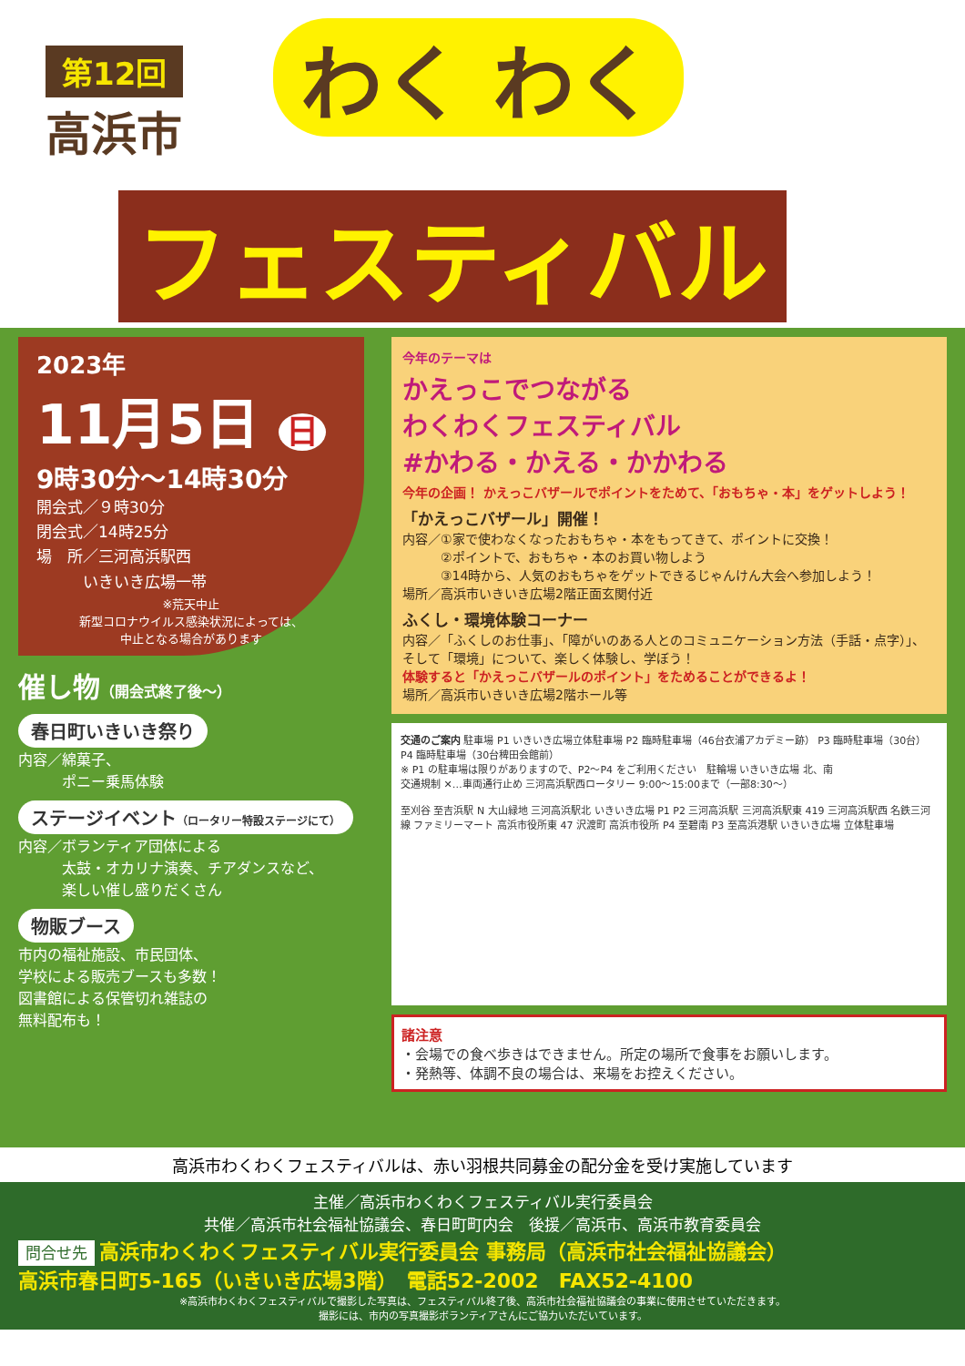第12回
高浜市
わく わく
フェスティバル
2023年
11月5日 日
9時30分～14時30分
開会式／９時30分
閉会式／14時25分
場　所／三河高浜駅西
　　　いきいき広場一帯
※荒天中止
新型コロナウイルス感染状況によっては、
中止となる場合があります
催し物（開会式終了後～）
春日町いきいき祭り
内容／綿菓子、
　　　ポニー乗馬体験
ステージイベント（ロータリー特設ステージにて）
内容／ボランティア団体による
　　　太鼓・オカリナ演奏、チアダンスなど、
　　　楽しい催し盛りだくさん
物販ブース
市内の福祉施設、市民団体、
学校による販売ブースも多数！
図書館による保管切れ雑誌の
無料配布も！
今年のテーマは
かえっこでつながる
わくわくフェスティバル
#かわる・かえる・かかわる
今年の企画！ かえっこバザールでポイントをためて、「おもちゃ・本」をゲットしよう！
「かえっこバザール」開催！
内容／①家で使わなくなったおもちゃ・本をもってきて、ポイントに交換！
　　　②ポイントで、おもちゃ・本のお買い物しよう
　　　③14時から、人気のおもちゃをゲットできるじゃんけん大会へ参加しよう！
場所／高浜市いきいき広場2階正面玄関付近
ふくし・環境体験コーナー
内容／「ふくしのお仕事」、「障がいのある人とのコミュニケーション方法（手話・点字）」、そして「環境」について、楽しく体験し、学ぼう！
体験すると「かえっこバザールのポイント」をためることができるよ！
場所／高浜市いきいき広場2階ホール等
交通のご案内 駐車場 P1 いきいき広場立体駐車場 P2 臨時駐車場（46台衣浦アカデミー跡） P3 臨時駐車場（30台） P4 臨時駐車場（30台稗田会館前）
※ P1 の駐車場は限りがありますので、P2～P4 をご利用ください　駐輪場 いきいき広場 北、南
交通規制 ✕…車両通行止め 三河高浜駅西ロータリー 9:00～15:00まで（一部8:30～）
至刈谷 至吉浜駅 N 大山緑地 三河高浜駅北 いきいき広場 P1 P2 三河高浜駅 三河高浜駅東 419 三河高浜駅西 名鉄三河線 ファミリーマート 高浜市役所東 47 沢渡町 高浜市役所 P4 至碧南 P3 至高浜港駅 いきいき広場 立体駐車場
諸注意
・会場での食べ歩きはできません。所定の場所で食事をお願いします。
・発熱等、体調不良の場合は、来場をお控えください。
高浜市わくわくフェスティバルは、赤い羽根共同募金の配分金を受け実施しています
主催／高浜市わくわくフェスティバル実行委員会
共催／高浜市社会福祉協議会、春日町町内会　後援／高浜市、高浜市教育委員会
問合せ先 高浜市わくわくフェスティバル実行委員会 事務局（高浜市社会福祉協議会）
高浜市春日町5-165（いきいき広場3階）　電話52-2002　FAX52-4100
※高浜市わくわくフェスティバルで撮影した写真は、フェスティバル終了後、高浜市社会福祉協議会の事業に使用させていただきます。
撮影には、市内の写真撮影ボランティアさんにご協力いただいています。